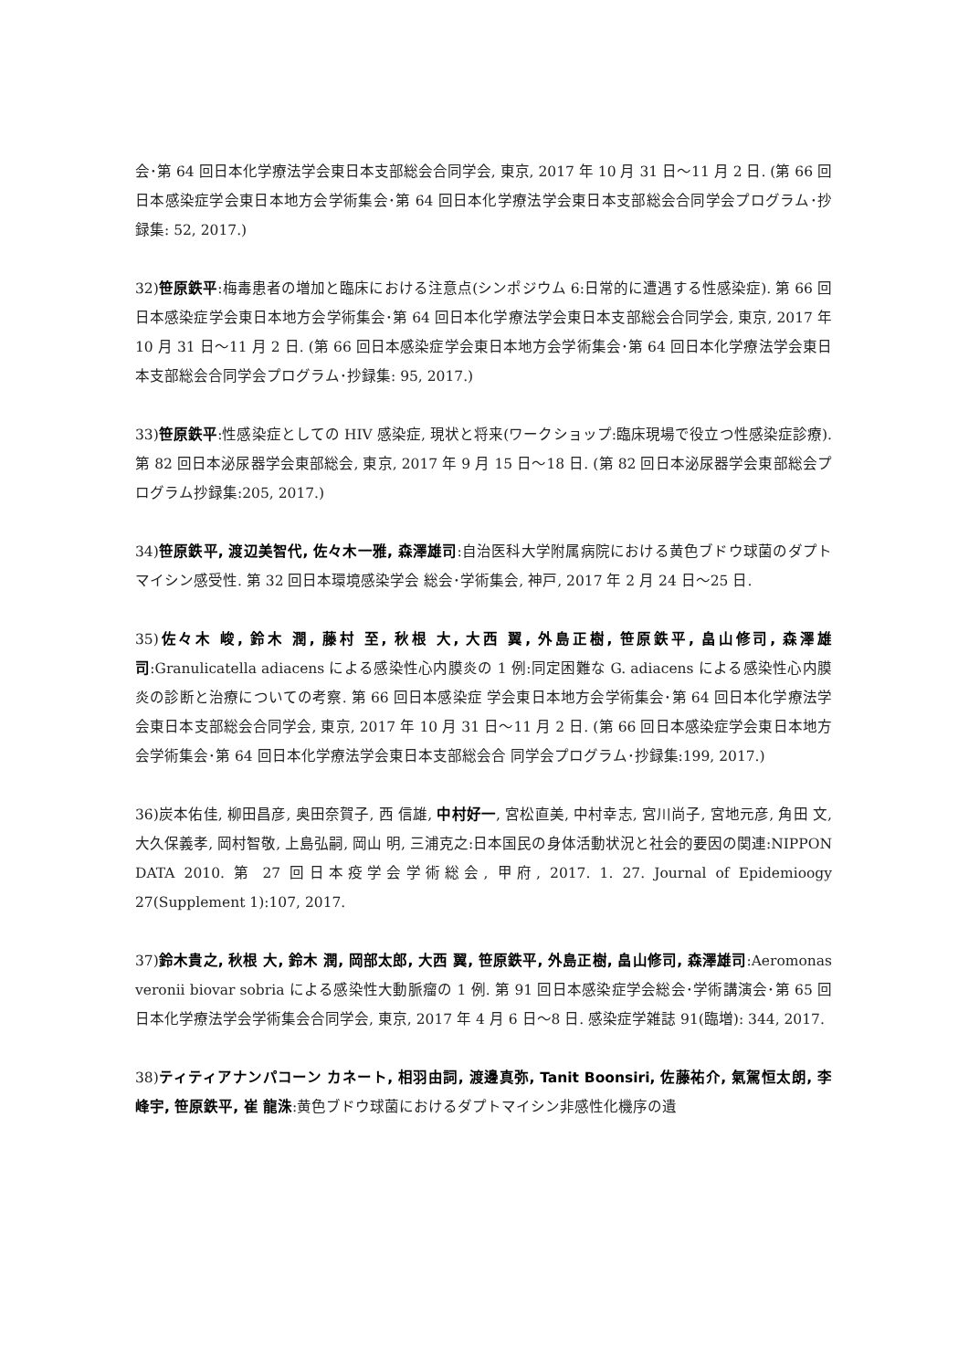会･第 64 回日本化学療法学会東日本支部総会合同学会, 東京, 2017 年 10 月 31 日～11 月 2 日. (第 66 回日本感染症学会東日本地方会学術集会･第 64 回日本化学療法学会東日本支部総会合同学会プログラム･抄録集: 52, 2017.)
32)笹原鉄平:梅毒患者の増加と臨床における注意点(シンポジウム 6:日常的に遭遇する性感染症). 第 66 回日本感染症学会東日本地方会学術集会･第 64 回日本化学療法学会東日本支部総会合同学会, 東京, 2017 年 10 月 31 日～11 月 2 日. (第 66 回日本感染症学会東日本地方会学術集会･第 64 回日本化学療法学会東日本支部総会合同学会プログラム･抄録集: 95, 2017.)
33)笹原鉄平:性感染症としての HIV 感染症, 現状と将来(ワークショップ:臨床現場で役立つ性感染症診療). 第 82 回日本泌尿器学会東部総会, 東京, 2017 年 9 月 15 日～18 日. (第 82 回日本泌尿器学会東部総会プログラム抄録集:205, 2017.)
34)笹原鉄平, 渡辺美智代, 佐々木一雅, 森澤雄司:自治医科大学附属病院における黄色ブドウ球菌のダプトマイシン感受性. 第 32 回日本環境感染学会 総会･学術集会, 神戸, 2017 年 2 月 24 日～25 日.
35)佐々木 峻, 鈴木 潤, 藤村 至, 秋根 大, 大西 翼, 外島正樹, 笹原鉄平, 畠山修司, 森澤雄司:Granulicatella adiacens による感染性心内膜炎の 1 例:同定困難な G. adiacens による感染性心内膜炎の診断と治療についての考察. 第 66 回日本感染症 学会東日本地方会学術集会･第 64 回日本化学療法学 会東日本支部総会合同学会, 東京, 2017 年 10 月 31 日～11 月 2 日. (第 66 回日本感染症学会東日本地方会学術集会･第 64 回日本化学療法学会東日本支部総会合 同学会プログラム･抄録集:199, 2017.)
36)炭本佑佳, 柳田昌彦, 奥田奈賀子, 西 信雄, 中村好一, 宮松直美, 中村幸志, 宮川尚子, 宮地元彦, 角田 文, 大久保義孝, 岡村智敬, 上島弘嗣, 岡山 明, 三浦克之:日本国民の身体活動状況と社会的要因の関連:NIPPON DATA 2010. 第 27 回日本疫学会学術総会, 甲府, 2017. 1. 27. Journal of Epidemioogy 27(Supplement 1):107, 2017.
37)鈴木貴之, 秋根 大, 鈴木 潤, 岡部太郎, 大西 翼, 笹原鉄平, 外島正樹, 畠山修司, 森澤雄司:Aeromonas veronii biovar sobria による感染性大動脈瘤の 1 例. 第 91 回日本感染症学会総会･学術講演会･第 65 回日本化学療法学会学術集会合同学会, 東京, 2017 年 4 月 6 日～8 日. 感染症学雑誌 91(臨増): 344, 2017.
38)ティティアナンパコーン カネート, 相羽由詞, 渡邊真弥, Tanit Boonsiri, 佐藤祐介, 氣駕恒太朗, 李 峰宇, 笹原鉄平, 崔 龍洙:黄色ブドウ球菌におけるダプトマイシン非感性化機序の遺